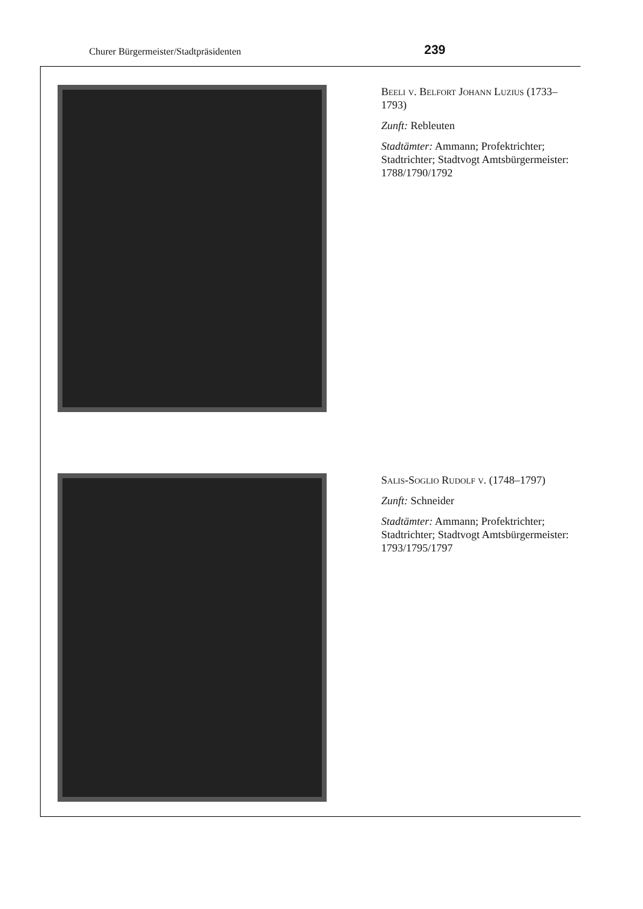Churer Bürgermeister/Stadtpräsidenten 239
Beeli v. Belfort Johann Luzius (1733–1793)
Zunft: Rebleuten
Stadtämter: Ammann; Profektrichter; Stadtrichter; Stadtvogt Amtsbürgermeister: 1788/1790/1792
Salis-Soglio Rudolf v. (1748–1797)
Zunft: Schneider
Stadtämter: Ammann; Profektrichter; Stadtrichter; Stadtvogt Amtsbürgermeister: 1793/1795/1797